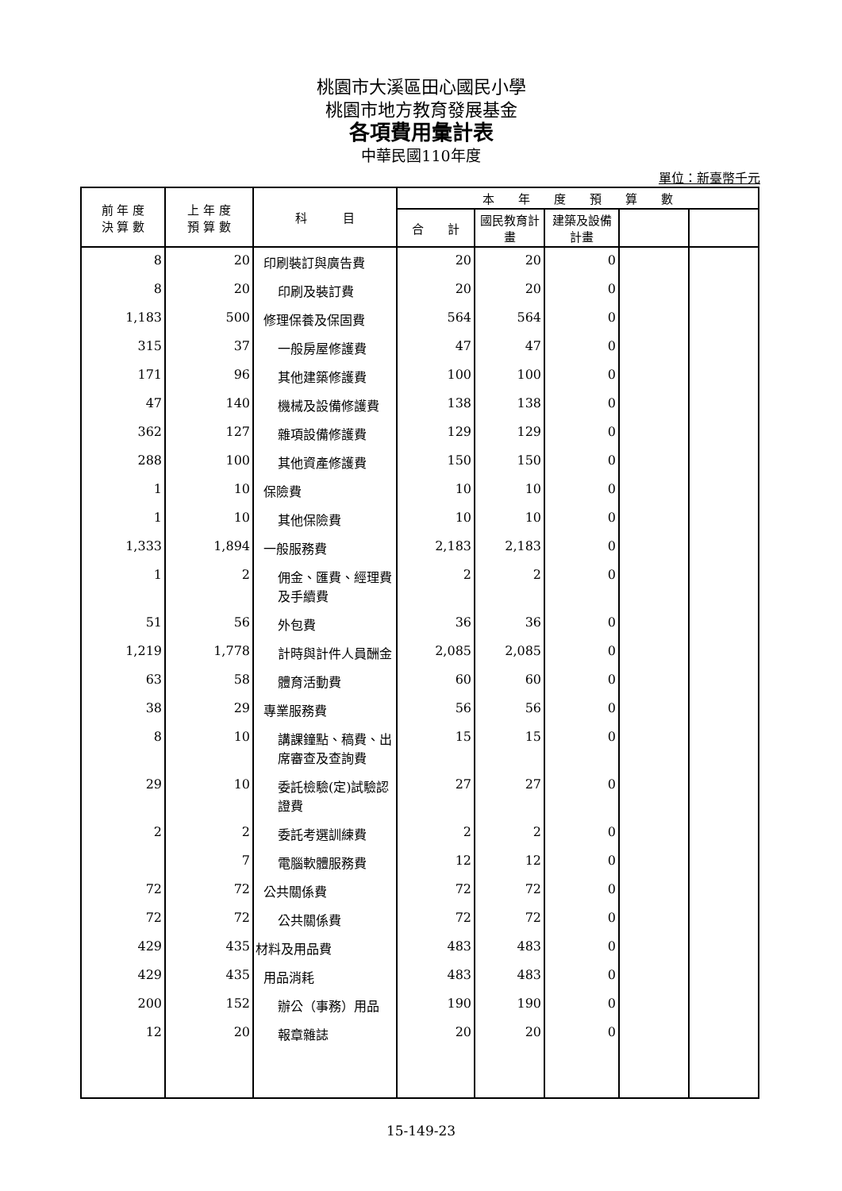桃園市大溪區田心國民小學
桃園市地方教育發展基金
各項費用彙計表
中華民國110年度
單位：新臺幣千元
| 前 年 度 決 算 數 | 上 年 度 預 算 數 | 科 目 | 本 年 度 預 算 數 | | | | |
| --- | --- | --- | --- | --- | --- | --- | --- |
| | | | 合 計 | 國民教育計畫 | 建築及設備計畫 | | |
| 8 | 20 | 印刷裝訂與廣告費 | 20 | 20 | 0 | | |
| 8 | 20 | 印刷及裝訂費 | 20 | 20 | 0 | | |
| 1,183 | 500 | 修理保養及保固費 | 564 | 564 | 0 | | |
| 315 | 37 | 一般房屋修護費 | 47 | 47 | 0 | | |
| 171 | 96 | 其他建築修護費 | 100 | 100 | 0 | | |
| 47 | 140 | 機械及設備修護費 | 138 | 138 | 0 | | |
| 362 | 127 | 雜項設備修護費 | 129 | 129 | 0 | | |
| 288 | 100 | 其他資產修護費 | 150 | 150 | 0 | | |
| 1 | 10 | 保險費 | 10 | 10 | 0 | | |
| 1 | 10 | 其他保險費 | 10 | 10 | 0 | | |
| 1,333 | 1,894 | 一般服務費 | 2,183 | 2,183 | 0 | | |
| 1 | 2 | 佣金、匯費、經理費及手續費 | 2 | 2 | 0 | | |
| 51 | 56 | 外包費 | 36 | 36 | 0 | | |
| 1,219 | 1,778 | 計時與計件人員酬金 | 2,085 | 2,085 | 0 | | |
| 63 | 58 | 體育活動費 | 60 | 60 | 0 | | |
| 38 | 29 | 專業服務費 | 56 | 56 | 0 | | |
| 8 | 10 | 講課鐘點、稿費、出席審查及查詢費 | 15 | 15 | 0 | | |
| 29 | 10 | 委託檢驗(定)試驗認證費 | 27 | 27 | 0 | | |
| 2 | 2 | 委託考選訓練費 | 2 | 2 | 0 | | |
| | 7 | 電腦軟體服務費 | 12 | 12 | 0 | | |
| 72 | 72 | 公共關係費 | 72 | 72 | 0 | | |
| 72 | 72 | 公共關係費 | 72 | 72 | 0 | | |
| 429 | 435 | 材料及用品費 | 483 | 483 | 0 | | |
| 429 | 435 | 用品消耗 | 483 | 483 | 0 | | |
| 200 | 152 | 辦公（事務）用品 | 190 | 190 | 0 | | |
| 12 | 20 | 報章雜誌 | 20 | 20 | 0 | | |
15-149-23